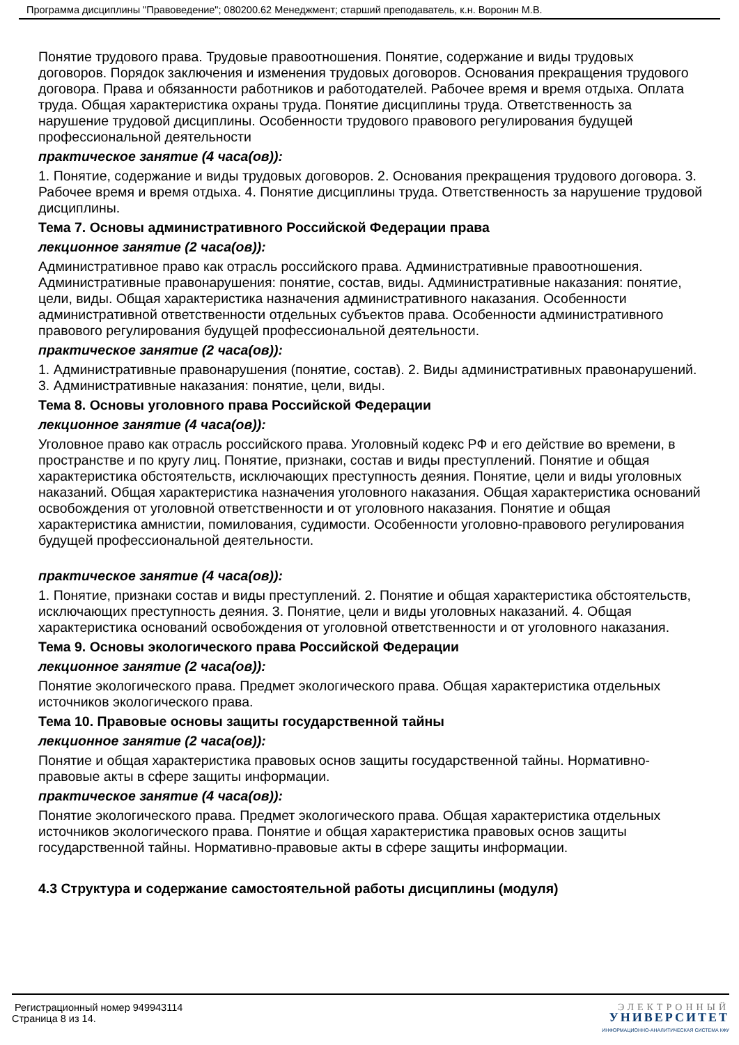Программа дисциплины "Правоведение"; 080200.62 Менеджмент; старший преподаватель, к.н. Воронин М.В.
Понятие трудового права. Трудовые правоотношения. Понятие, содержание и виды трудовых договоров. Порядок заключения и изменения трудовых договоров. Основания прекращения трудового договора. Права и обязанности работников и работодателей. Рабочее время и время отдыха. Оплата труда. Общая характеристика охраны труда. Понятие дисциплины труда. Ответственность за нарушение трудовой дисциплины. Особенности трудового правового регулирования будущей профессиональной деятельности
практическое занятие (4 часа(ов)):
1. Понятие, содержание и виды трудовых договоров. 2. Основания прекращения трудового договора. 3. Рабочее время и время отдыха. 4. Понятие дисциплины труда. Ответственность за нарушение трудовой дисциплины.
Тема 7. Основы административного Российской Федерации права
лекционное занятие (2 часа(ов)):
Административное право как отрасль российского права. Административные правоотношения. Административные правонарушения: понятие, состав, виды. Административные наказания: понятие, цели, виды. Общая характеристика назначения административного наказания. Особенности административной ответственности отдельных субъектов права. Особенности административного правового регулирования будущей профессиональной деятельности.
практическое занятие (2 часа(ов)):
1. Административные правонарушения (понятие, состав). 2. Виды административных правонарушений. 3. Административные наказания: понятие, цели, виды.
Тема 8. Основы уголовного права Российской Федерации
лекционное занятие (4 часа(ов)):
Уголовное право как отрасль российского права. Уголовный кодекс РФ и его действие во времени, в пространстве и по кругу лиц. Понятие, признаки, состав и виды преступлений. Понятие и общая характеристика обстоятельств, исключающих преступность деяния. Понятие, цели и виды уголовных наказаний. Общая характеристика назначения уголовного наказания. Общая характеристика оснований освобождения от уголовной ответственности и от уголовного наказания. Понятие и общая характеристика амнистии, помилования, судимости. Особенности уголовно-правового регулирования будущей профессиональной деятельности.
практическое занятие (4 часа(ов)):
1. Понятие, признаки состав и виды преступлений. 2. Понятие и общая характеристика обстоятельств, исключающих преступность деяния. 3. Понятие, цели и виды уголовных наказаний. 4. Общая характеристика оснований освобождения от уголовной ответственности и от уголовного наказания.
Тема 9. Основы экологического права Российской Федерации
лекционное занятие (2 часа(ов)):
Понятие экологического права. Предмет экологического права. Общая характеристика отдельных источников экологического права.
Тема 10. Правовые основы защиты государственной тайны
лекционное занятие (2 часа(ов)):
Понятие и общая характеристика правовых основ защиты государственной тайны. Нормативно-правовые акты в сфере защиты информации.
практическое занятие (4 часа(ов)):
Понятие экологического права. Предмет экологического права. Общая характеристика отдельных источников экологического права. Понятие и общая характеристика правовых основ защиты государственной тайны. Нормативно-правовые акты в сфере защиты информации.
4.3 Структура и содержание самостоятельной работы дисциплины (модуля)
Регистрационный номер 949943114
Страница 8 из 14.
ЭЛЕКТРОННЫЙ
УНИВЕРСИТЕТ
ИНФОРМАЦИОННО-АНАЛИТИЧЕСКАЯ СИСТЕМА КФУ